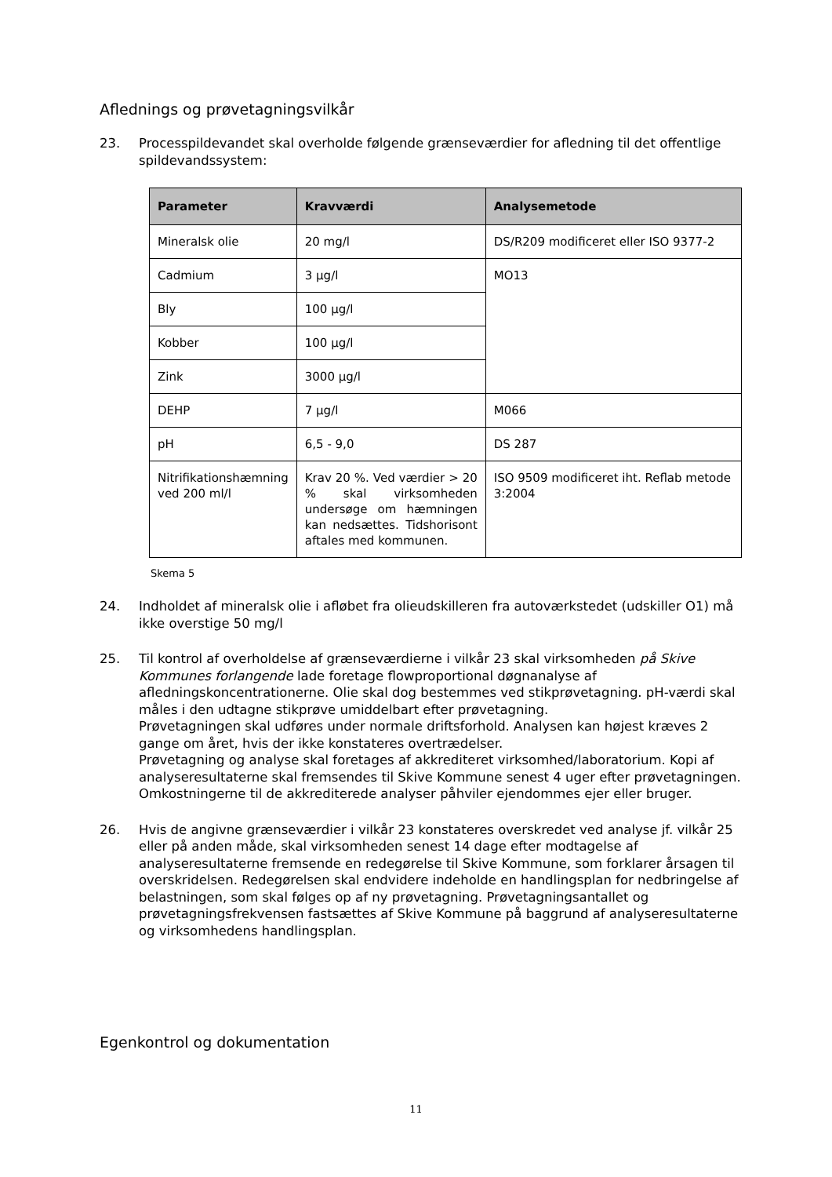Aflednings og prøvetagningsvilkår
23. Processpildevandet skal overholde følgende grænseværdier for afledning til det offentlige spildevandssystem:
| Parameter | Kravværdi | Analysemetode |
| --- | --- | --- |
| Mineralsk olie | 20 mg/l | DS/R209 modificeret eller ISO 9377-2 |
| Cadmium | 3 µg/l | MO13 |
| Bly | 100 µg/l | |
| Kobber | 100 µg/l | |
| Zink | 3000 µg/l | |
| DEHP | 7 µg/l | M066 |
| pH | 6,5 - 9,0 | DS 287 |
| Nitrifikationshæmning ved 200 ml/l | Krav 20 %. Ved værdier > 20 % skal virksomheden undersøge om hæmningen kan nedsættes. Tidshorisont aftales med kommunen. | ISO 9509 modificeret iht. Reflab metode 3:2004 |
Skema 5
24. Indholdet af mineralsk olie i afløbet fra olieudskilleren fra autoværkstedet (udskiller O1) må ikke overstige 50 mg/l
25. Til kontrol af overholdelse af grænseværdierne i vilkår 23 skal virksomheden på Skive Kommunes forlangende lade foretage flowproportional døgnanalyse af afledningskoncentrationerne. Olie skal dog bestemmes ved stikprøvetagning. pH-værdi skal måles i den udtagne stikprøve umiddelbart efter prøvetagning.
Prøvetagningen skal udføres under normale driftsforhold. Analysen kan højest kræves 2 gange om året, hvis der ikke konstateres overtrædelser.
Prøvetagning og analyse skal foretages af akkrediteret virksomhed/laboratorium. Kopi af analyseresultaterne skal fremsendes til Skive Kommune senest 4 uger efter prøvetagningen. Omkostningerne til de akkrediterede analyser påhviler ejendommes ejer eller bruger.
26. Hvis de angivne grænseværdier i vilkår 23 konstateres overskredet ved analyse jf. vilkår 25 eller på anden måde, skal virksomheden senest 14 dage efter modtagelse af analyseresultaterne fremsende en redegørelse til Skive Kommune, som forklarer årsagen til overskridelsen. Redegørelsen skal endvidere indeholde en handlingsplan for nedbringelse af belastningen, som skal følges op af ny prøvetagning. Prøvetagningsantallet og prøvetagningsfrekvensen fastsættes af Skive Kommune på baggrund af analyseresultaterne og virksomhedens handlingsplan.
Egenkontrol og dokumentation
11